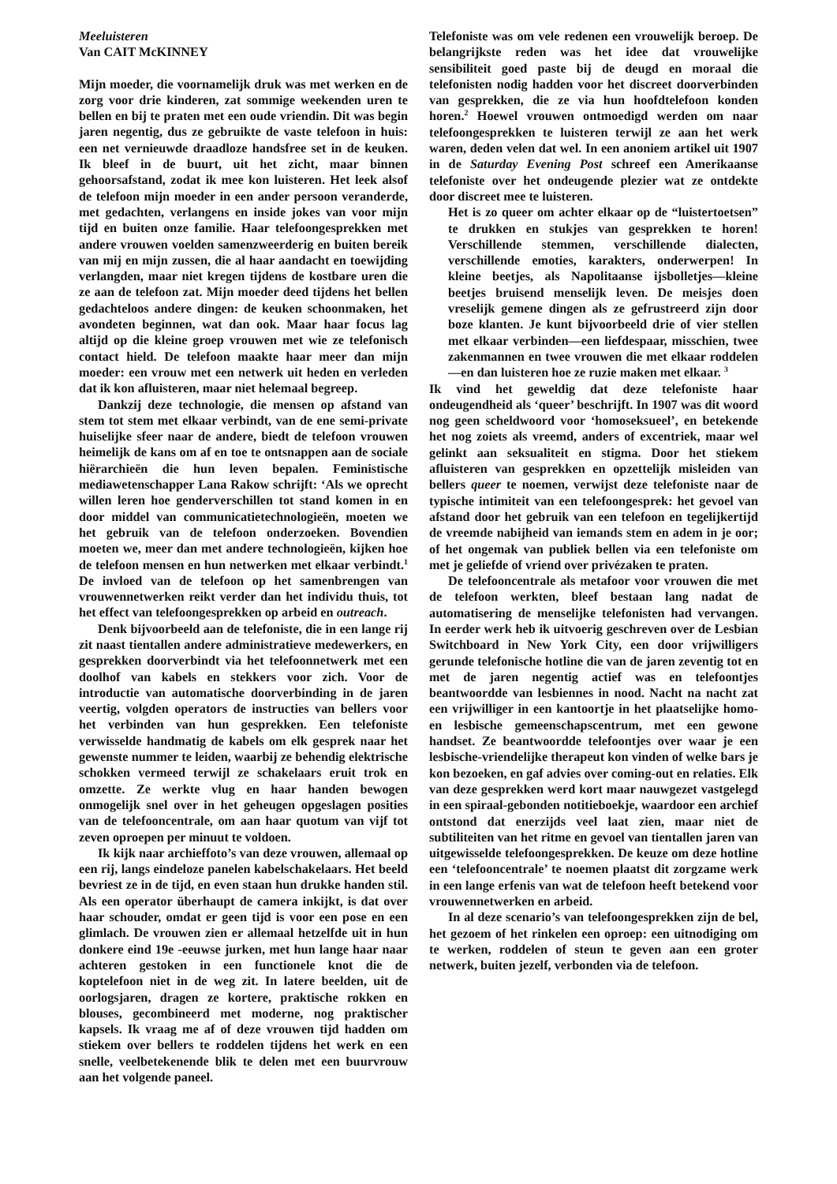Meeluisteren
Van CAIT McKINNEY
Mijn moeder, die voornamelijk druk was met werken en de zorg voor drie kinderen, zat sommige weekenden uren te bellen en bij te praten met een oude vriendin. Dit was begin jaren negentig, dus ze gebruikte de vaste telefoon in huis: een net vernieuwde draadloze handsfree set in de keuken. Ik bleef in de buurt, uit het zicht, maar binnen gehoorsafstand, zodat ik mee kon luisteren. Het leek alsof de telefoon mijn moeder in een ander persoon veranderde, met gedachten, verlangens en inside jokes van voor mijn tijd en buiten onze familie. Haar telefoongesprekken met andere vrouwen voelden samenzweerderig en buiten bereik van mij en mijn zussen, die al haar aandacht en toewijding verlangden, maar niet kregen tijdens de kostbare uren die ze aan de telefoon zat. Mijn moeder deed tijdens het bellen gedachteloos andere dingen: de keuken schoonmaken, het avondeten beginnen, wat dan ook. Maar haar focus lag altijd op die kleine groep vrouwen met wie ze telefonisch contact hield. De telefoon maakte haar meer dan mijn moeder: een vrouw met een netwerk uit heden en verleden dat ik kon afluisteren, maar niet helemaal begreep.
Dankzij deze technologie, die mensen op afstand van stem tot stem met elkaar verbindt, van de ene semi-private huiselijke sfeer naar de andere, biedt de telefoon vrouwen heimelijk de kans om af en toe te ontsnappen aan de sociale hiërarchieën die hun leven bepalen. Feministische mediawetenschapper Lana Rakow schrijft: ‘Als we oprecht willen leren hoe genderverschillen tot stand komen in en door middel van communicatietechnologieën, moeten we het gebruik van de telefoon onderzoeken. Bovendien moeten we, meer dan met andere technologieën, kijken hoe de telefoon mensen en hun netwerken met elkaar verbindt.<sup>1</sup> De invloed van de telefoon op het samenbrengen van vrouwennetwerken reikt verder dan het individu thuis, tot het effect van telefoongesprekken op arbeid en outreach.
Denk bijvoorbeeld aan de telefoniste, die in een lange rij zit naast tientallen andere administratieve medewerkers, en gesprekken doorverbindt via het telefoonnetwerk met een doolhof van kabels en stekkers voor zich. Voor de introductie van automatische doorverbinding in de jaren veertig, volgden operators de instructies van bellers voor het verbinden van hun gesprekken. Een telefoniste verwisselde handmatig de kabels om elk gesprek naar het gewenste nummer te leiden, waarbij ze behendig elektrische schokken vermeed terwijl ze schakelaars eruit trok en omzette. Ze werkte vlug en haar handen bewogen onmogelijk snel over in het geheugen opgeslagen posities van de telefooncentrale, om aan haar quotum van vijf tot zeven oproepen per minuut te voldoen.
Ik kijk naar archieffoto’s van deze vrouwen, allemaal op een rij, langs eindeloze panelen kabelschakelaars. Het beeld bevriest ze in de tijd, en even staan hun drukke handen stil. Als een operator überhaupt de camera inkijkt, is dat over haar schouder, omdat er geen tijd is voor een pose en een glimlach. De vrouwen zien er allemaal hetzelfde uit in hun donkere eind 19e -eeuwse jurken, met hun lange haar naar achteren gestoken in een functionele knot die de koptelefoon niet in de weg zit. In latere beelden, uit de oorlogsjaren, dragen ze kortere, praktische rokken en blouses, gecombineerd met moderne, nog praktischer kapsels. Ik vraag me af of deze vrouwen tijd hadden om stiekem over bellers te roddelen tijdens het werk en een snelle, veelbetekenende blik te delen met een buurvrouw aan het volgende paneel.
Telefoniste was om vele redenen een vrouwelijk beroep. De belangrijkste reden was het idee dat vrouwelijke sensibiliteit goed paste bij de deugd en moraal die telefonisten nodig hadden voor het discreet doorverbinden van gesprekken, die ze via hun hoofdtelefoon konden horen.<sup>2</sup> Hoewel vrouwen ontmoedigd werden om naar telefoongesprekken te luisteren terwijl ze aan het werk waren, deden velen dat wel. In een anoniem artikel uit 1907 in de Saturday Evening Post schreef een Amerikaanse telefoniste over het ondeugende plezier wat ze ontdekte door discreet mee te luisteren.
Het is zo queer om achter elkaar op de “luistertoetsen” te drukken en stukjes van gesprekken te horen! Verschillende stemmen, verschillende dialecten, verschillende emoties, karakters, onderwerpen! In kleine beetjes, als Napolitaanse ijsbolletjes—kleine beetjes bruisend menselijk leven. De meisjes doen vreselijk gemene dingen als ze gefrustreerd zijn door boze klanten. Je kunt bijvoorbeeld drie of vier stellen met elkaar verbinden—een liefdespaar, misschien, twee zakenmannen en twee vrouwen die met elkaar roddelen—en dan luisteren hoe ze ruzie maken met elkaar. <sup>3</sup>
Ik vind het geweldig dat deze telefoniste haar ondeugendheid als ‘queer’ beschrijft. In 1907 was dit woord nog geen scheldwoord voor ‘homoseksueel’, en betekende het nog zoiets als vreemd, anders of excentriek, maar wel gelinkt aan seksualiteit en stigma. Door het stiekem afluisteren van gesprekken en opzettelijk misleiden van bellers queer te noemen, verwijst deze telefoniste naar de typische intimiteit van een telefoongesprek: het gevoel van afstand door het gebruik van een telefoon en tegelijkertijd de vreemde nabijheid van iemands stem en adem in je oor; of het ongemak van publiek bellen via een telefoniste om met je geliefde of vriend over privézaken te praten.
De telefooncentrale als metafoor voor vrouwen die met de telefoon werkten, bleef bestaan lang nadat de automatisering de menselijke telefonisten had vervangen. In eerder werk heb ik uitvoerig geschreven over de Lesbian Switchboard in New York City, een door vrijwilligers gerunde telefonische hotline die van de jaren zeventig tot en met de jaren negentig actief was en telefoontjes beantwoordde van lesbiennes in nood. Nacht na nacht zat een vrijwilliger in een kantoortje in het plaatselijke homo- en lesbische gemeenschapscentrum, met een gewone handset. Ze beantwoordde telefoontjes over waar je een lesbische-vriendelijke therapeut kon vinden of welke bars je kon bezoeken, en gaf advies over coming-out en relaties. Elk van deze gesprekken werd kort maar nauwgezet vastgelegd in een spiraal-gebonden notitieboekje, waardoor een archief ontstond dat enerzijds veel laat zien, maar niet de subtiliteiten van het ritme en gevoel van tientallen jaren van uitgewisselde telefoongesprekken. De keuze om deze hotline een ‘telefooncentrale’ te noemen plaatst dit zorgzame werk in een lange erfenis van wat de telefoon heeft betekend voor vrouwennetwerken en arbeid.
In al deze scenario’s van telefoongesprekken zijn de bel, het gezoem of het rinkelen een oproep: een uitnodiging om te werken, roddelen of steun te geven aan een groter netwerk, buiten jezelf, verbonden via de telefoon.